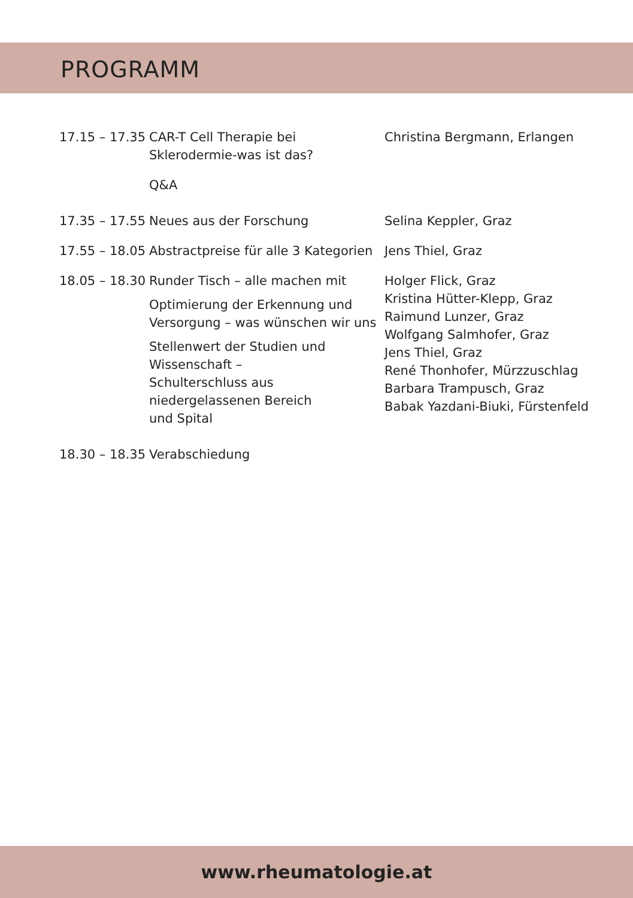PROGRAMM
| 17.15 – 17.35 | CAR-T Cell Therapie bei Sklerodermie-was ist das? Q&A | Christina Bergmann, Erlangen |
| 17.35 – 17.55 | Neues aus der Forschung | Selina Keppler, Graz |
| 17.55 – 18.05 | Abstractpreise für alle 3 Kategorien | Jens Thiel, Graz |
| 18.05 – 18.30 | Runder Tisch – alle machen mit Optimierung der Erkennung und Versorgung – was wünschen wir uns Stellenwert der Studien und Wissenschaft – Schulterschluss aus niedergelassenen Bereich und Spital | Holger Flick, Graz Kristina Hütter-Klepp, Graz Raimund Lunzer, Graz Wolfgang Salmhofer, Graz Jens Thiel, Graz René Thonhofer, Mürzzuschlag Barbara Trampusch, Graz Babak Yazdani-Biuki, Fürstenfeld |
| 18.30 – 18.35 | Verabschiedung | |
www.rheumatologie.at